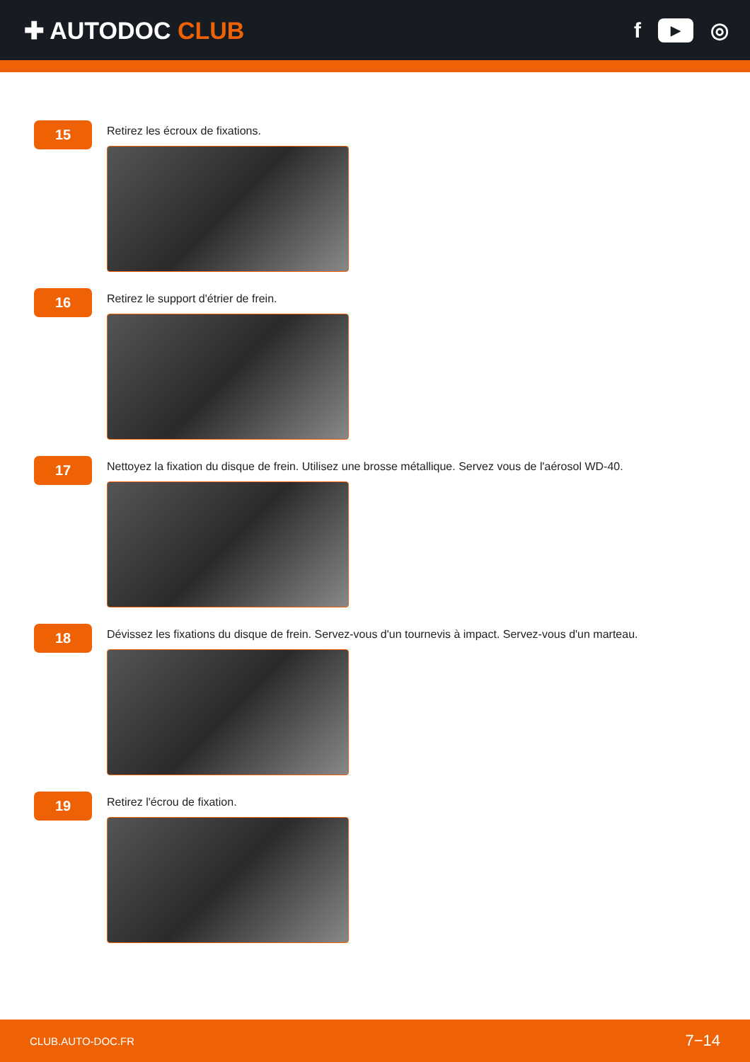✚ AUTODOC CLUB f ▶ ◎
15
Retirez les écroux de fixations.
16
Retirez le support d'étrier de frein.
17
Nettoyez la fixation du disque de frein. Utilisez une brosse métallique. Servez vous de l'aérosol WD-40.
18
Dévissez les fixations du disque de frein. Servez-vous d'un tournevis à impact. Servez-vous d'un marteau.
19
Retirez l'écrou de fixation.
CLUB.AUTO-DOC.FR 7−14